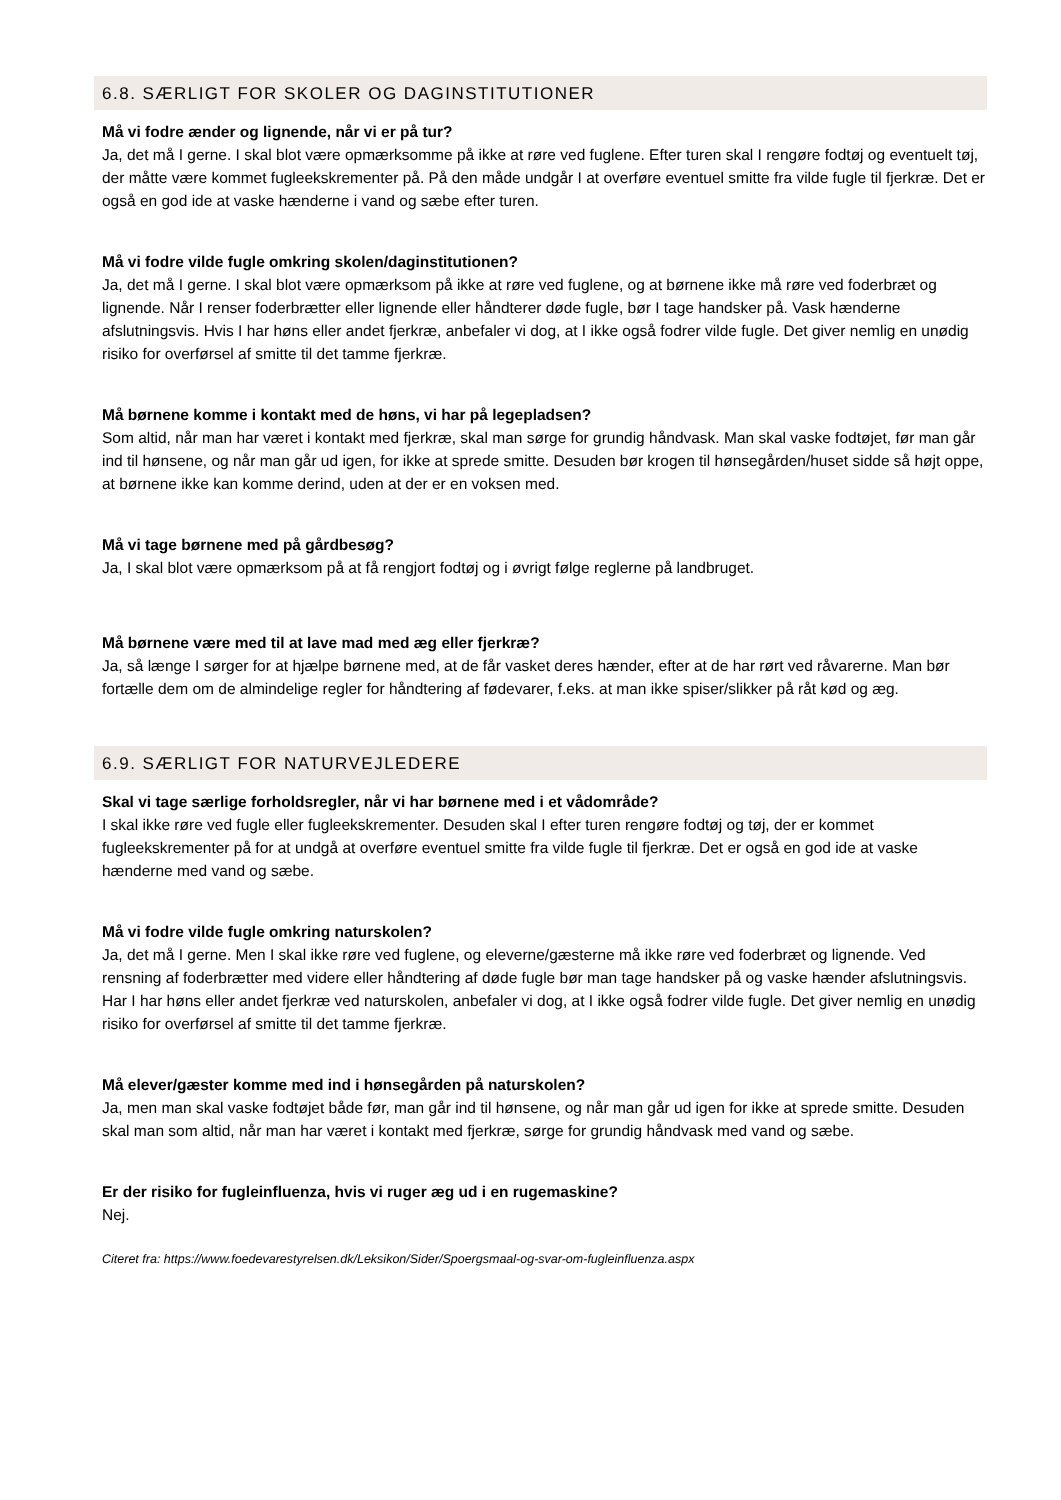6.8. SÆRLIGT FOR SKOLER OG DAGINSTITUTIONER
Må vi fodre ænder og lignende, når vi er på tur?
Ja, det må I gerne. I skal blot være opmærksomme på ikke at røre ved fuglene. Efter turen skal I rengøre fodtøj og eventuelt tøj, der måtte være kommet fugleekskrementer på. På den måde undgår I at overføre eventuel smitte fra vilde fugle til fjerkræ. Det er også en god ide at vaske hænderne i vand og sæbe efter turen.
Må vi fodre vilde fugle omkring skolen/daginstitutionen?
Ja, det må I gerne. I skal blot være opmærksom på ikke at røre ved fuglene, og at børnene ikke må røre ved foderbræt og lignende. Når I renser foderbrætter eller lignende eller håndterer døde fugle, bør I tage handsker på. Vask hænderne afslutningsvis. Hvis I har høns eller andet fjerkræ, anbefaler vi dog, at I ikke også fodrer vilde fugle. Det giver nemlig en unødig risiko for overførsel af smitte til det tamme fjerkræ.
Må børnene komme i kontakt med de høns, vi har på legepladsen?
Som altid, når man har været i kontakt med fjerkræ, skal man sørge for grundig håndvask. Man skal vaske fodtøjet, før man går ind til hønsene, og når man går ud igen, for ikke at sprede smitte. Desuden bør krogen til hønsegården/huset sidde så højt oppe, at børnene ikke kan komme derind, uden at der er en voksen med.
Må vi tage børnene med på gårdbesøg?
Ja, I skal blot være opmærksom på at få rengjort fodtøj og i øvrigt følge reglerne på landbruget.
Må børnene være med til at lave mad med æg eller fjerkræ?
Ja, så længe I sørger for at hjælpe børnene med, at de får vasket deres hænder, efter at de har rørt ved råvarerne. Man bør fortælle dem om de almindelige regler for håndtering af fødevarer, f.eks. at man ikke spiser/slikker på råt kød og æg.
6.9. SÆRLIGT FOR NATURVEJLEDERE
Skal vi tage særlige forholdsregler, når vi har børnene med i et vådområde?
I skal ikke røre ved fugle eller fugleekskrementer. Desuden skal I efter turen rengøre fodtøj og tøj, der er kommet fugleekskrementer på for at undgå at overføre eventuel smitte fra vilde fugle til fjerkræ. Det er også en god ide at vaske hænderne med vand og sæbe.
Må vi fodre vilde fugle omkring naturskolen?
Ja, det må I gerne. Men I skal ikke røre ved fuglene, og eleverne/gæsterne må ikke røre ved foderbræt og lignende. Ved rensning af foderbrætter med videre eller håndtering af døde fugle bør man tage handsker på og vaske hænder afslutningsvis. Har I har høns eller andet fjerkræ ved naturskolen, anbefaler vi dog, at I ikke også fodrer vilde fugle. Det giver nemlig en unødig risiko for overførsel af smitte til det tamme fjerkræ.
Må elever/gæster komme med ind i hønsegården på naturskolen?
Ja, men man skal vaske fodtøjet både før, man går ind til hønsene, og når man går ud igen for ikke at sprede smitte. Desuden skal man som altid, når man har været i kontakt med fjerkræ, sørge for grundig håndvask med vand og sæbe.
Er der risiko for fugleinfluenza, hvis vi ruger æg ud i en rugemaskine?
Nej.
Citeret fra: https://www.foedevarestyrelsen.dk/Leksikon/Sider/Spoergsmaal-og-svar-om-fugleinfluenza.aspx